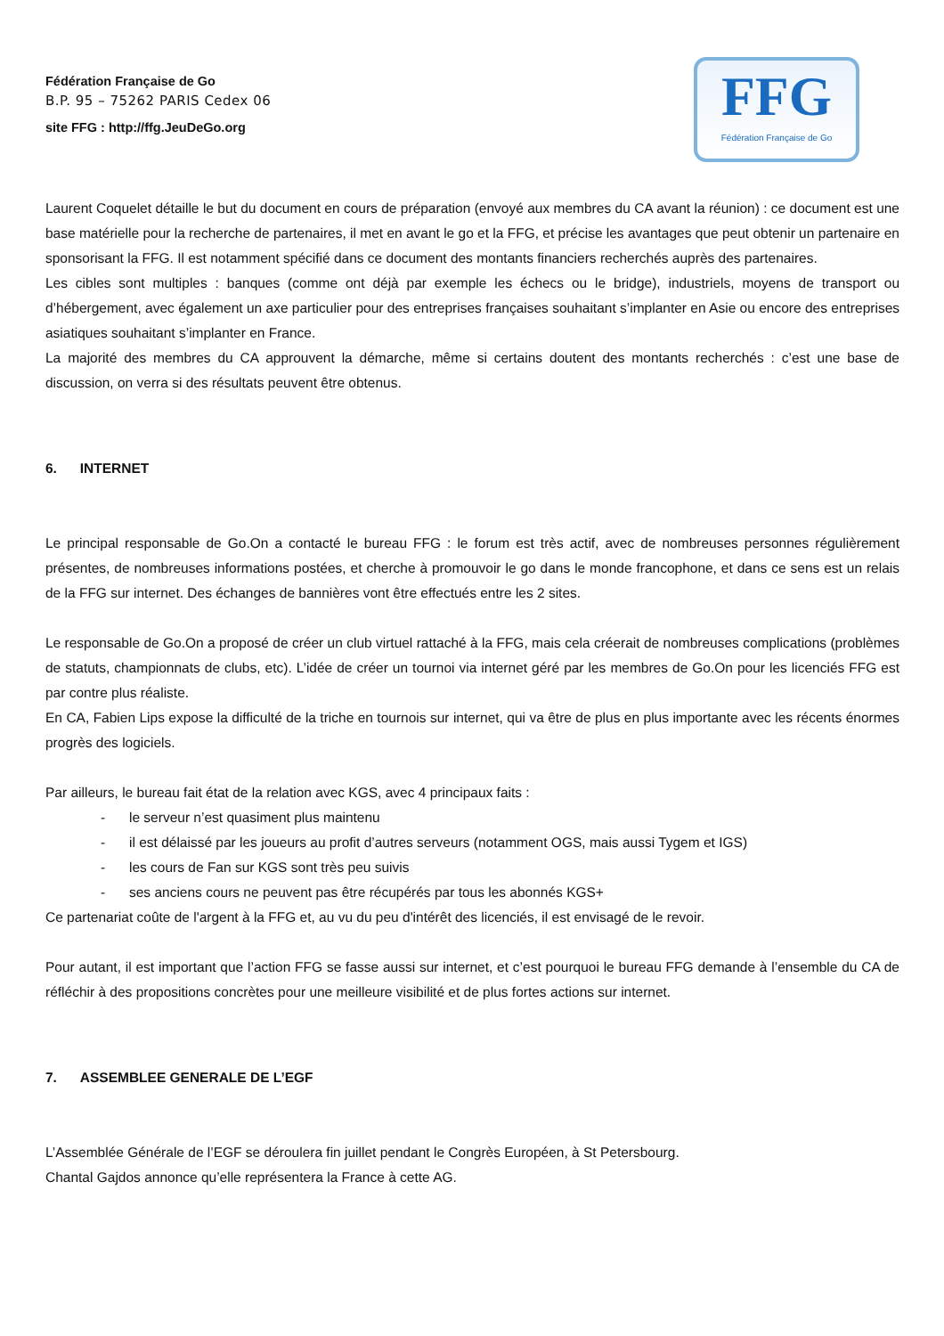Fédération Française de Go
B.P. 95 – 75262 PARIS Cedex 06
site FFG : http://ffg.JeuDeGo.org
FFG
Fédération Française de Go
Laurent Coquelet détaille le but du document en cours de préparation (envoyé aux membres du CA avant la réunion) : ce document est une base matérielle pour la recherche de partenaires, il met en avant le go et la FFG, et précise les avantages que peut obtenir un partenaire en sponsorisant la FFG. Il est notamment spécifié dans ce document des montants financiers recherchés auprès des partenaires.
Les cibles sont multiples : banques (comme ont déjà par exemple les échecs ou le bridge), industriels, moyens de transport ou d’hébergement, avec également un axe particulier pour des entreprises françaises souhaitant s’implanter en Asie ou encore des entreprises asiatiques souhaitant s’implanter en France.
La majorité des membres du CA approuvent la démarche, même si certains doutent des montants recherchés : c’est une base de discussion, on verra si des résultats peuvent être obtenus.
6. INTERNET
Le principal responsable de Go.On a contacté le bureau FFG : le forum est très actif, avec de nombreuses personnes régulièrement présentes, de nombreuses informations postées, et cherche à promouvoir le go dans le monde francophone, et dans ce sens est un relais de la FFG sur internet. Des échanges de bannières vont être effectués entre les 2 sites.
Le responsable de Go.On a proposé de créer un club virtuel rattaché à la FFG, mais cela créerait de nombreuses complications (problèmes de statuts, championnats de clubs, etc). L’idée de créer un tournoi via internet géré par les membres de Go.On pour les licenciés FFG est par contre plus réaliste.
En CA, Fabien Lips expose la difficulté de la triche en tournois sur internet, qui va être de plus en plus importante avec les récents énormes progrès des logiciels.
Par ailleurs, le bureau fait état de la relation avec KGS, avec 4 principaux faits :
- le serveur n’est quasiment plus maintenu
- il est délaissé par les joueurs au profit d’autres serveurs (notamment OGS, mais aussi Tygem et IGS)
- les cours de Fan sur KGS sont très peu suivis
- ses anciens cours ne peuvent pas être récupérés par tous les abonnés KGS+
Ce partenariat coûte de l'argent à la FFG et, au vu du peu d'intérêt des licenciés, il est envisagé de le revoir.
Pour autant, il est important que l’action FFG se fasse aussi sur internet, et c’est pourquoi le bureau FFG demande à l’ensemble du CA de réfléchir à des propositions concrètes pour une meilleure visibilité et de plus fortes actions sur internet.
7. ASSEMBLEE GENERALE DE L’EGF
L’Assemblée Générale de l’EGF se déroulera fin juillet pendant le Congrès Européen, à St Petersbourg.
Chantal Gajdos annonce qu’elle représentera la France à cette AG.